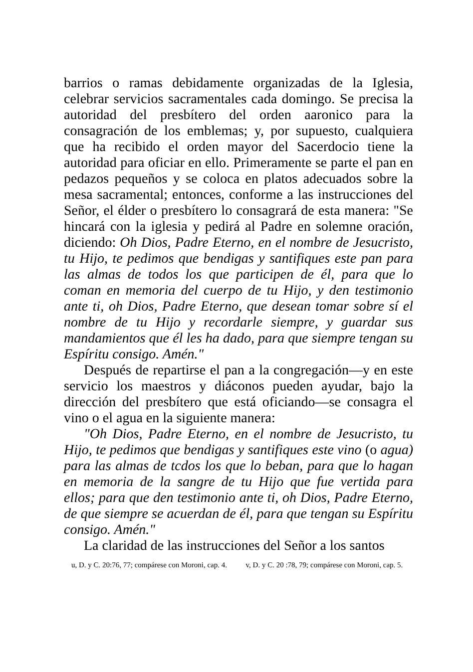barrios o ramas debidamente organizadas de la Iglesia, celebrar servicios sacramentales cada domingo. Se precisa la autoridad del presbítero del orden aaronico para la consagración de los emblemas; y, por supuesto, cualquiera que ha recibido el orden mayor del Sacerdocio tiene la autoridad para oficiar en ello. Primeramente se parte el pan en pedazos pequeños y se coloca en platos adecuados sobre la mesa sacramental; entonces, conforme a las instrucciones del Señor, el élder o presbítero lo consagrará de esta manera: "Se hincará con la iglesia y pedirá al Padre en solemne oración, diciendo: Oh Dios, Padre Eterno, en el nombre de Jesucristo, tu Hijo, te pedimos que bendigas y santifiques este pan para las almas de todos los que participen de él, para que lo coman en memoria del cuerpo de tu Hijo, y den testimonio ante ti, oh Dios, Padre Eterno, que desean tomar sobre sí el nombre de tu Hijo y recordarle siempre, y guardar sus mandamientos que él les ha dado, para que siempre tengan su Espíritu consigo. Amén."
Después de repartirse el pan a la congregación—y en este servicio los maestros y diáconos pueden ayudar, bajo la dirección del presbítero que está oficiando—se consagra el vino o el agua en la siguiente manera:
"Oh Dios, Padre Eterno, en el nombre de Jesucristo, tu Hijo, te pedimos que bendigas y santifiques este vino (o agua) para las almas de tcdos los que lo beban, para que lo hagan en memoria de la sangre de tu Hijo que fue vertida para ellos; para que den testimonio ante ti, oh Dios, Padre Eterno, de que siempre se acuerdan de él, para que tengan su Espíritu consigo. Amén."
La claridad de las instrucciones del Señor a los santos
u, D. y C. 20:76, 77; compárese con Moroni, cap. 4. v, D. y C. 20 :78, 79; compárese con Moroni, cap. 5.